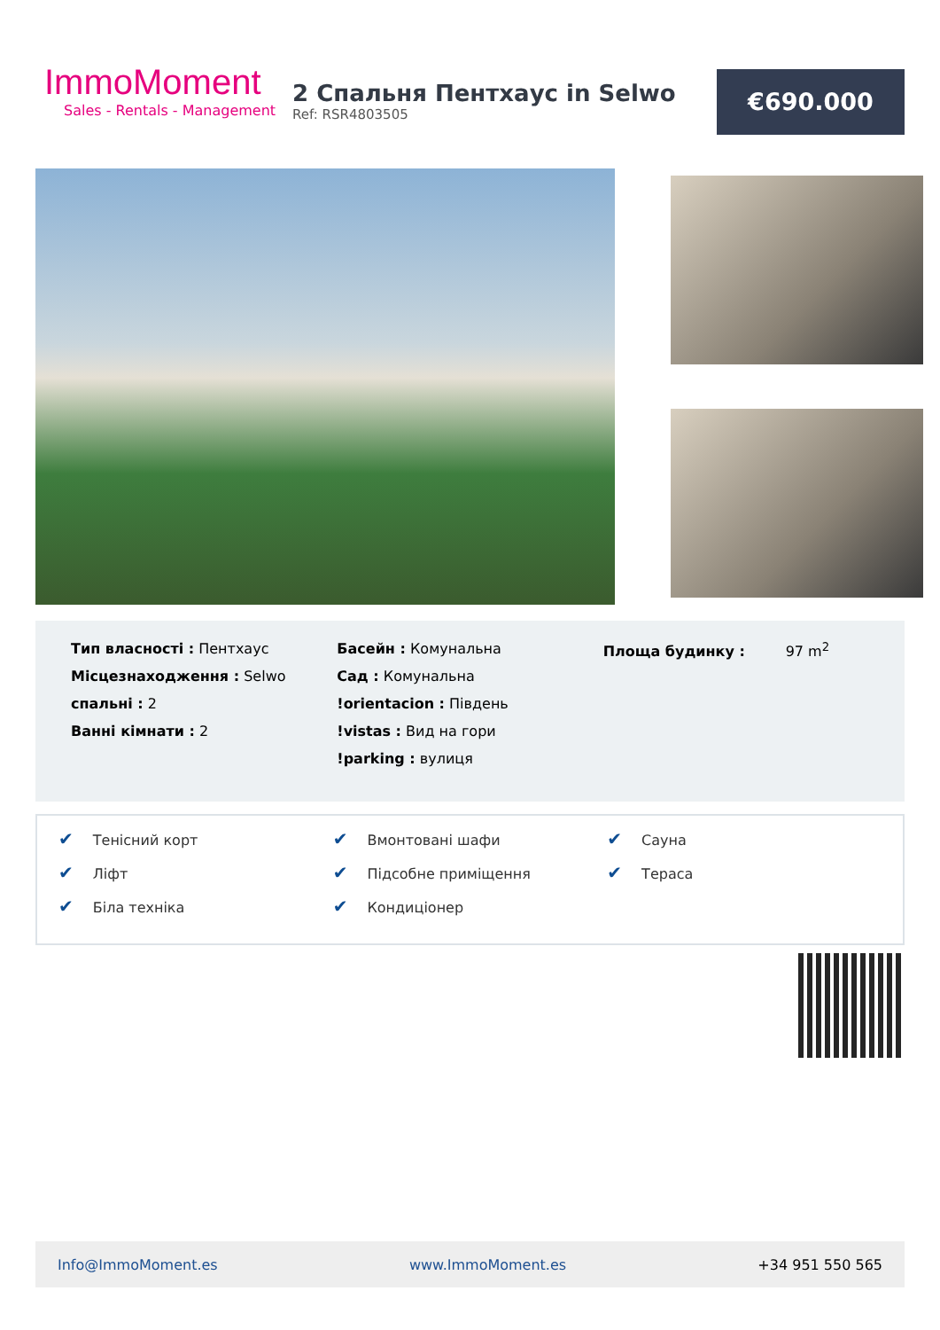ImmoMoment
Sales - Rentals - Management
2 Спальня Пентхаус in Selwo
Ref: RSR4803505
€690.000
Тип власності : Пентхаус
Місцезнаходження : Selwo
спальні : 2
Ванні кімнати : 2
Басейн : Комунальна
Сад : Комунальна
!orientacion : Південь
!vistas : Вид на гори
!parking : вулиця
Площа будинку : 97 m<sup>2</sup>
✔ Тенісний корт
✔ Ліфт
✔ Біла техніка
✔ Вмонтовані шафи
✔ Підсобне приміщення
✔ Кондиціонер
✔ Сауна
✔ Тераса
Info@ImmoMoment.es www.ImmoMoment.es +34 951 550 565